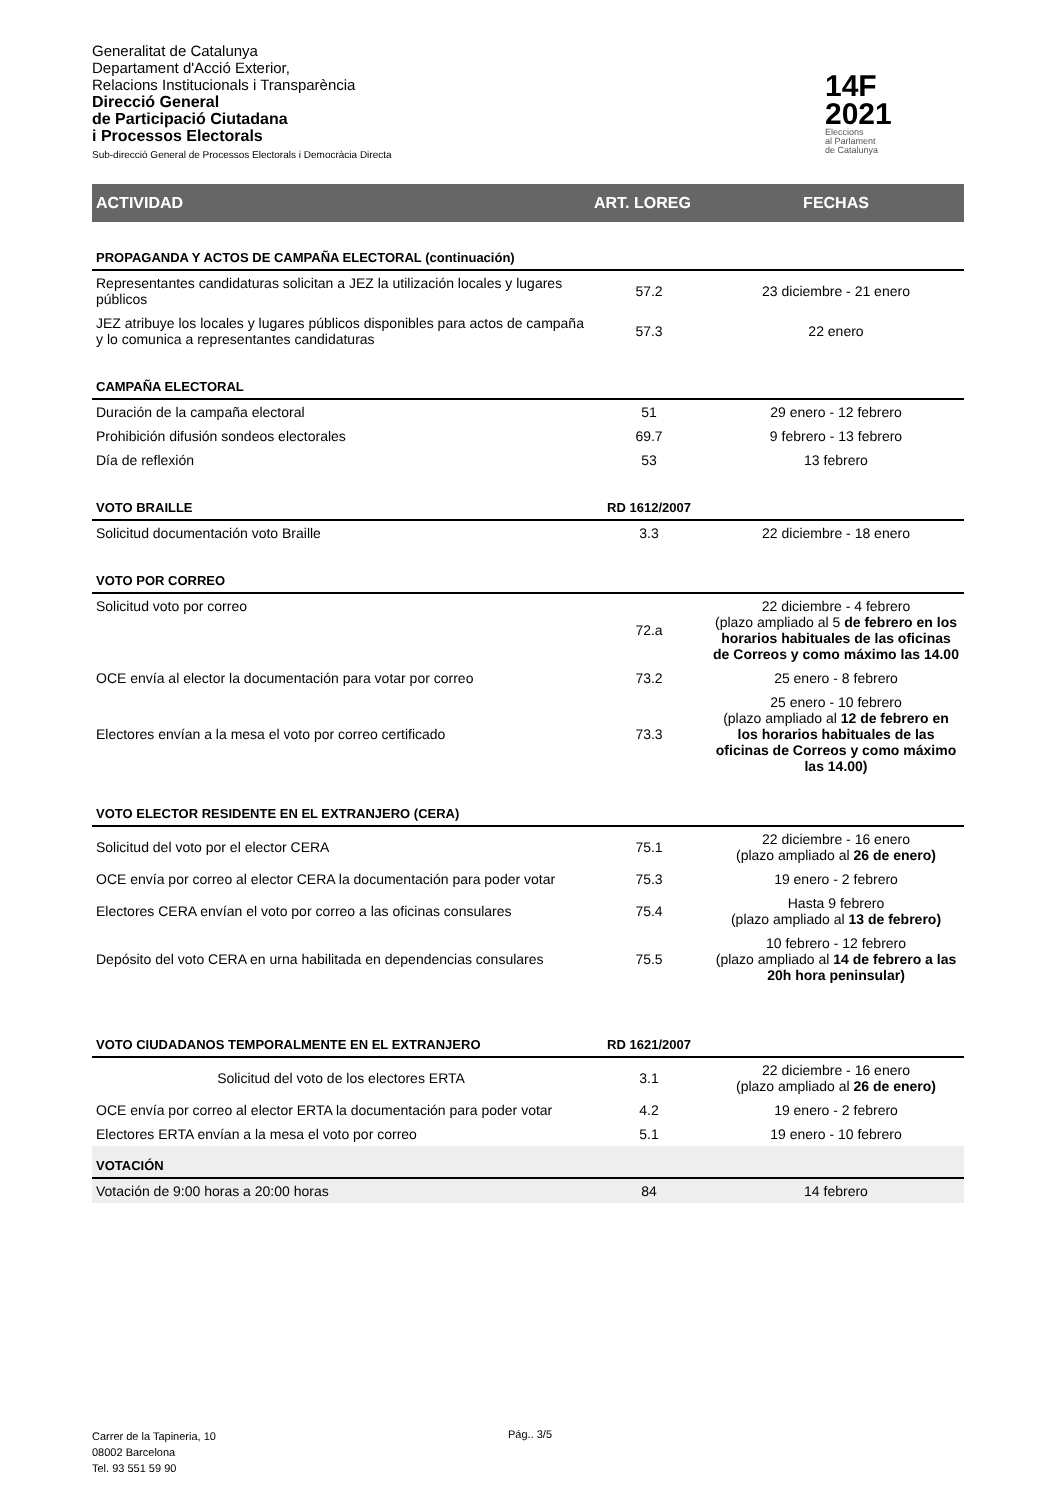Generalitat de Catalunya
Departament d'Acció Exterior,
Relacions Institucionals i Transparència
Direcció General
de Participació Ciutadana
i Processos Electorals
Sub-direcció General de Processos Electorals i Democràcia Directa
14F
2021
Eleccions
al Parlament
de Catalunya
| ACTIVIDAD | ART. LOREG | FECHAS |
| --- | --- | --- |
| PROPAGANDA Y ACTOS DE CAMPAÑA ELECTORAL (continuación) | | |
| Representantes candidaturas solicitan a JEZ la utilización locales y lugares públicos | 57.2 | 23 diciembre - 21 enero |
| JEZ atribuye los locales y lugares públicos disponibles para actos de campaña y lo comunica a representantes candidaturas | 57.3 | 22 enero |
| CAMPAÑA ELECTORAL | | |
| Duración de la campaña electoral | 51 | 29 enero - 12 febrero |
| Prohibición difusión sondeos electorales | 69.7 | 9 febrero - 13 febrero |
| Día de reflexión | 53 | 13 febrero |
| VOTO BRAILLE | RD 1612/2007 | |
| Solicitud documentación voto Braille | 3.3 | 22 diciembre - 18 enero |
| VOTO POR CORREO | | |
| Solicitud voto por correo | 72.a | 22 diciembre - 4 febrero (plazo ampliado al 5 de febrero en los horarios habituales de las oficinas de Correos y como máximo las 14.00 |
| OCE envía al elector la documentación para votar por correo | 73.2 | 25 enero - 8 febrero |
| Electores envían a la mesa el voto por correo certificado | 73.3 | 25 enero - 10 febrero (plazo ampliado al 12 de febrero en los horarios habituales de las oficinas de Correos y como máximo las 14.00) |
| VOTO ELECTOR RESIDENTE EN EL EXTRANJERO (CERA) | | |
| Solicitud del voto por el elector CERA | 75.1 | 22 diciembre - 16 enero (plazo ampliado al 26 de enero) |
| OCE envía por correo al elector CERA la documentación para poder votar | 75.3 | 19 enero - 2 febrero |
| Electores CERA envían el voto por correo a las oficinas consulares | 75.4 | Hasta 9 febrero (plazo ampliado al 13 de febrero) |
| Depósito del voto CERA en urna habilitada en dependencias consulares | 75.5 | 10 febrero - 12 febrero (plazo ampliado al 14 de febrero a las 20h hora peninsular) |
| VOTO CIUDADANOS TEMPORALMENTE EN EL EXTRANJERO | RD 1621/2007 | |
| Solicitud del voto de los electores ERTA | 3.1 | 22 diciembre - 16 enero (plazo ampliado al 26 de enero) |
| OCE envía por correo al elector ERTA la documentación para poder votar | 4.2 | 19 enero - 2 febrero |
| Electores ERTA envían a la mesa el voto por correo | 5.1 | 19 enero - 10 febrero |
| VOTACIÓN | | |
| Votación de 9:00 horas a 20:00 horas | 84 | 14 febrero |
Carrer de la Tapineria, 10
08002 Barcelona
Tel. 93 551 59 90
Pág.. 3/5